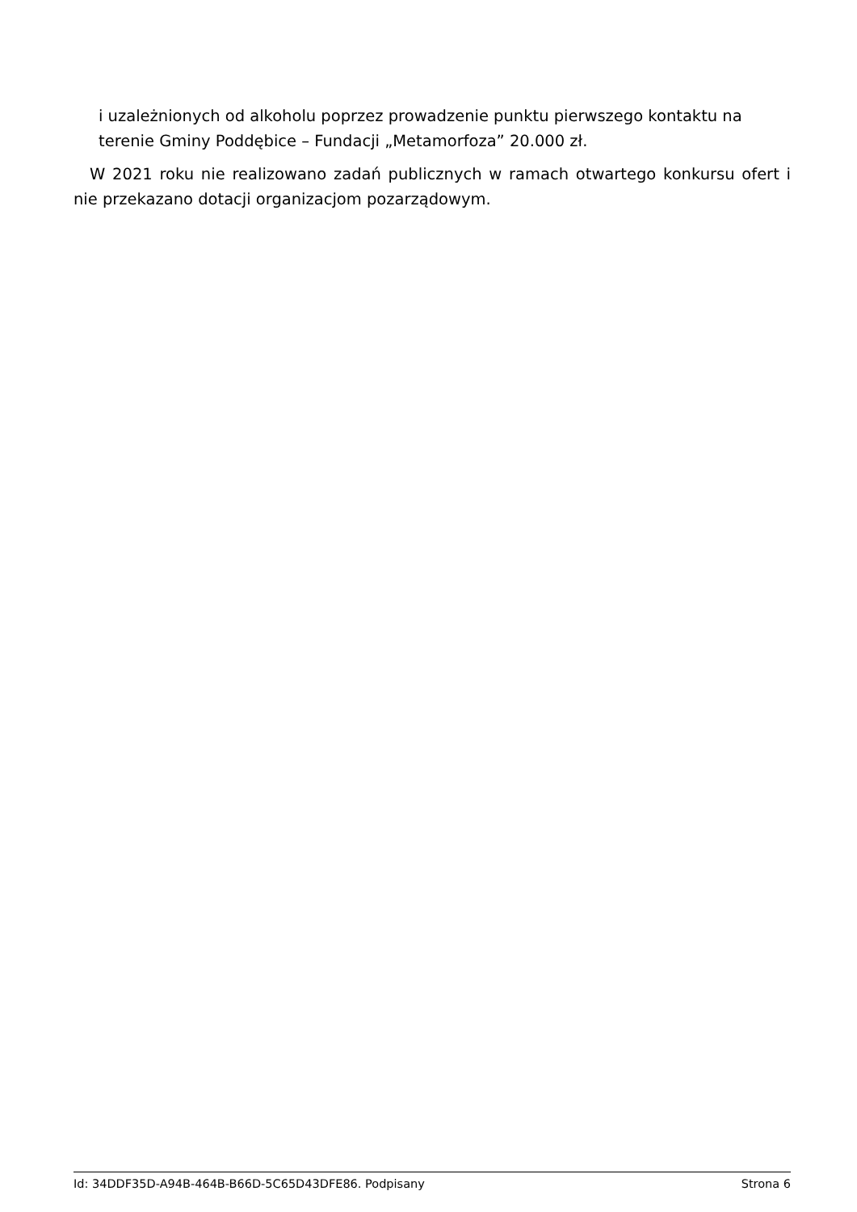i uzależnionych od alkoholu poprzez prowadzenie punktu pierwszego kontaktu na terenie Gminy Poddębice – Fundacji „Metamorfoza” 20.000 zł.
W 2021 roku nie realizowano zadań publicznych w ramach otwartego konkursu ofert i nie przekazano dotacji organizacjom pozarządowym.
Id: 34DDF35D-A94B-464B-B66D-5C65D43DFE86. Podpisany Strona 6